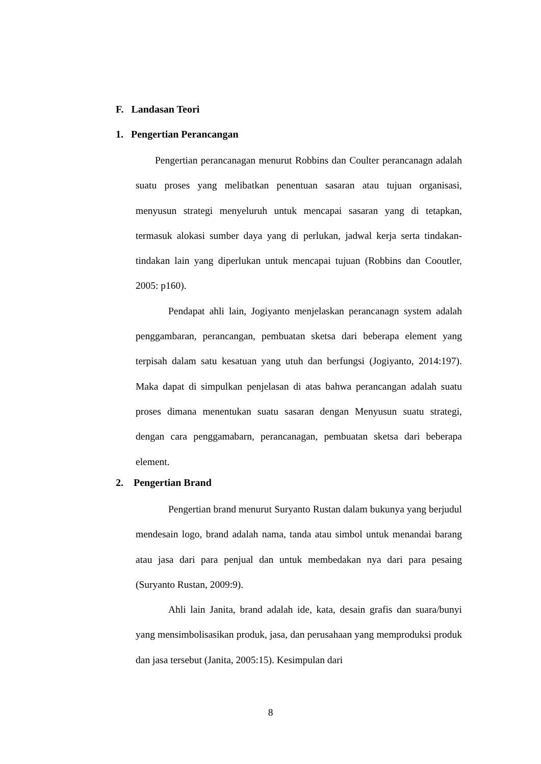F. Landasan Teori
1. Pengertian Perancangan
Pengertian perancanagan menurut Robbins dan Coulter perancanagn adalah suatu proses yang melibatkan penentuan sasaran atau tujuan organisasi, menyusun strategi menyeluruh untuk mencapai sasaran yang di tetapkan, termasuk alokasi sumber daya yang di perlukan, jadwal kerja serta tindakan-tindakan lain yang diperlukan untuk mencapai tujuan (Robbins dan Cooutler, 2005: p160).
Pendapat ahli lain, Jogiyanto menjelaskan perancanagn system adalah penggambaran, perancangan, pembuatan sketsa dari beberapa element yang terpisah dalam satu kesatuan yang utuh dan berfungsi (Jogiyanto, 2014:197). Maka dapat di simpulkan penjelasan di atas bahwa perancangan adalah suatu proses dimana menentukan suatu sasaran dengan Menyusun suatu strategi, dengan cara penggamabarn, perancanagan, pembuatan sketsa dari beberapa element.
2. Pengertian Brand
Pengertian brand menurut Suryanto Rustan dalam bukunya yang berjudul mendesain logo, brand adalah nama, tanda atau simbol untuk menandai barang atau jasa dari para penjual dan untuk membedakan nya dari para pesaing (Suryanto Rustan, 2009:9).
Ahli lain Janita, brand adalah ide, kata, desain grafis dan suara/bunyi yang mensimbolisasikan produk, jasa, dan perusahaan yang memproduksi produk dan jasa tersebut (Janita, 2005:15). Kesimpulan dari
8